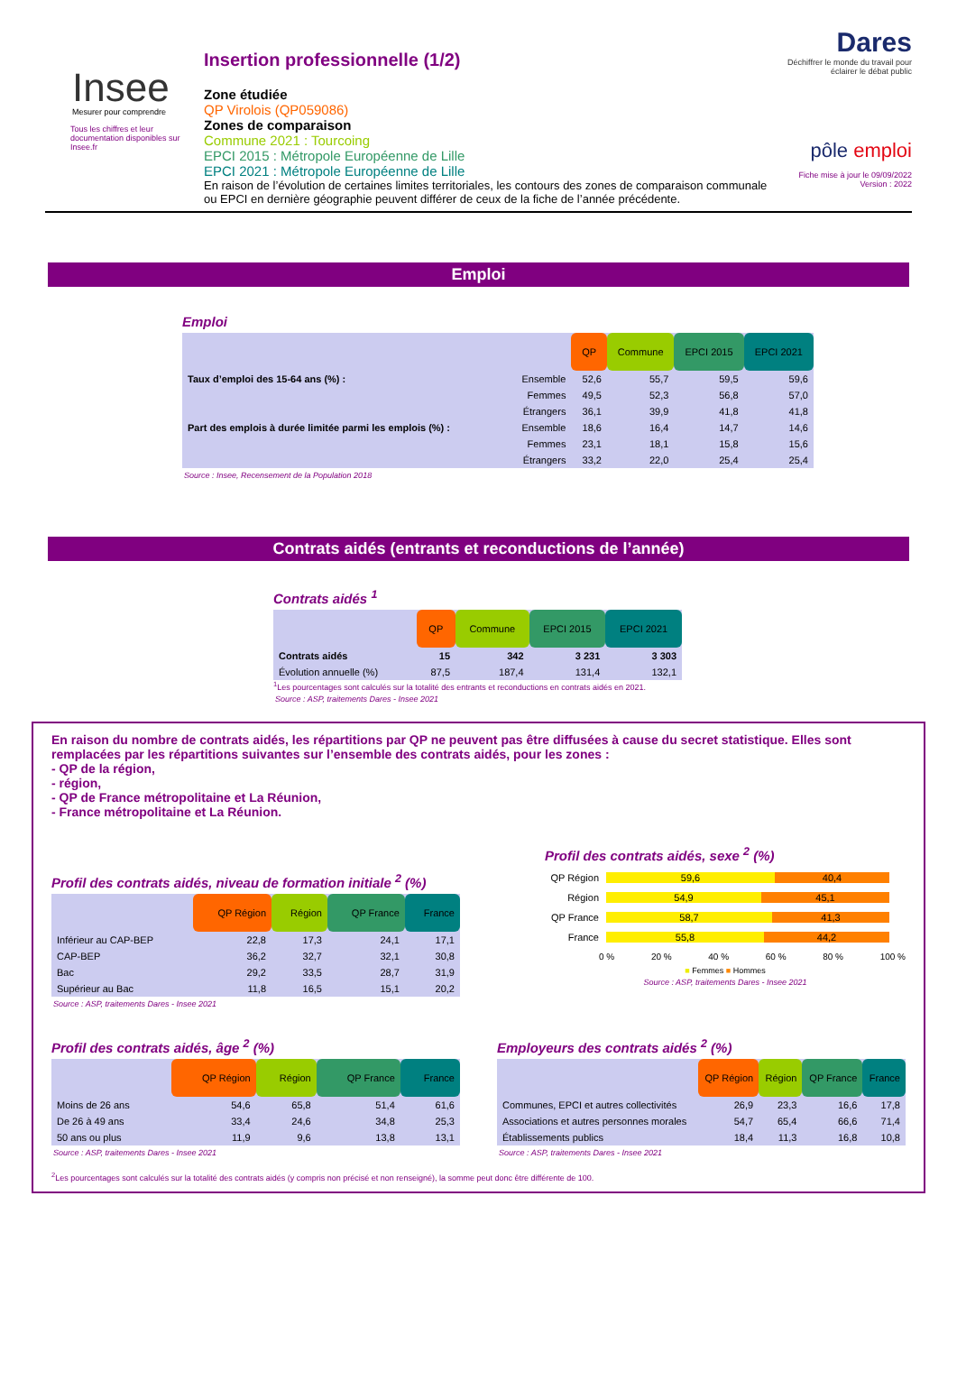Insee
Mesurer pour comprendre
Tous les chiffres et leur documentation disponibles sur Insee.fr
Insertion professionnelle (1/2)
Zone étudiée
QP Virolois (QP059086)
Zones de comparaison
Commune 2021 : Tourcoing
EPCI 2015 : Métropole Européenne de Lille
EPCI 2021 : Métropole Européenne de Lille
En raison de l’évolution de certaines limites territoriales, les contours des zones de comparaison communale ou EPCI en dernière géographie peuvent différer de ceux de la fiche de l’année précédente.
Dares
Déchiffrer le monde du travail pour éclairer le débat public
pôle emploi
Fiche mise à jour le 09/09/2022
Version : 2022
Emploi
Emploi
| | | QP | Commune | EPCI 2015 | EPCI 2021 |
| --- | --- | --- | --- | --- | --- |
| Taux d’emploi des 15-64 ans (%) : | Ensemble | 52,6 | 55,7 | 59,5 | 59,6 |
| | Femmes | 49,5 | 52,3 | 56,8 | 57,0 |
| | Étrangers | 36,1 | 39,9 | 41,8 | 41,8 |
| Part des emplois à durée limitée parmi les emplois (%) : | Ensemble | 18,6 | 16,4 | 14,7 | 14,6 |
| | Femmes | 23,1 | 18,1 | 15,8 | 15,6 |
| | Étrangers | 33,2 | 22,0 | 25,4 | 25,4 |
Source : Insee, Recensement de la Population 2018
Contrats aidés (entrants et reconductions de l’année)
Contrats aidés <sup>1</sup>
| | QP | Commune | EPCI 2015 | EPCI 2021 |
| --- | --- | --- | --- | --- |
| Contrats aidés | 15 | 342 | 3 231 | 3 303 |
| Évolution annuelle (%) | 87,5 | 187,4 | 131,4 | 132,1 |
<sup>1</sup> Les pourcentages sont calculés sur la totalité des entrants et reconductions en contrats aidés en 2021.
Source : ASP, traitements Dares - Insee 2021
En raison du nombre de contrats aidés, les répartitions par QP ne peuvent pas être diffusées à cause du secret statistique. Elles sont remplacées par les répartitions suivantes sur l’ensemble des contrats aidés, pour les zones :
- QP de la région,
- région,
- QP de France métropolitaine et La Réunion,
- France métropolitaine et La Réunion.
Profil des contrats aidés, niveau de formation initiale <sup>2</sup> (%)
| | QP Région | Région | QP France | France |
| --- | --- | --- | --- | --- |
| Inférieur au CAP-BEP | 22,8 | 17,3 | 24,1 | 17,1 |
| CAP-BEP | 36,2 | 32,7 | 32,1 | 30,8 |
| Bac | 29,2 | 33,5 | 28,7 | 31,9 |
| Supérieur au Bac | 11,8 | 16,5 | 15,1 | 20,2 |
Source : ASP, traitements Dares - Insee 2021
Profil des contrats aidés, sexe <sup>2</sup> (%)
QP Région 59,6 40,4
Région 54,9 45,1
QP France 58,7 41,3
France 55,8 44,2
0 % 20 % 40 % 60 % 80 % 100 %
■ Femmes ■ Hommes
Source : ASP, traitements Dares - Insee 2021
Profil des contrats aidés, âge <sup>2</sup> (%)
| | QP Région | Région | QP France | France |
| --- | --- | --- | --- | --- |
| Moins de 26 ans | 54,6 | 65,8 | 51,4 | 61,6 |
| De 26 à 49 ans | 33,4 | 24,6 | 34,8 | 25,3 |
| 50 ans ou plus | 11,9 | 9,6 | 13,8 | 13,1 |
Source : ASP, traitements Dares - Insee 2021
Employeurs des contrats aidés <sup>2</sup> (%)
| | QP Région | Région | QP France | France |
| --- | --- | --- | --- | --- |
| Communes, EPCI et autres collectivités | 26,9 | 23,3 | 16,6 | 17,8 |
| Associations et autres personnes morales | 54,7 | 65,4 | 66,6 | 71,4 |
| Établissements publics | 18,4 | 11,3 | 16,8 | 10,8 |
Source : ASP, traitements Dares - Insee 2021
<sup>2</sup> Les pourcentages sont calculés sur la totalité des contrats aidés (y compris non précisé et non renseigné), la somme peut donc être différente de 100.